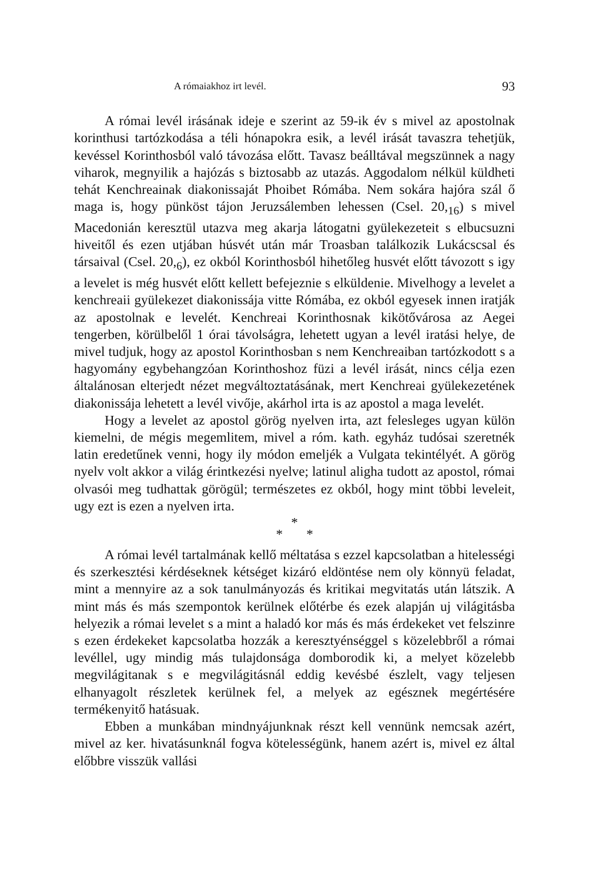A rómaiakhoz irt levél. 93
A római levél irásának ideje e szerint az 59-ik év s mivel az apostolnak korinthusi tartózkodása a téli hónapokra esik, a levél irását tavaszra tehetjük, kevéssel Korinthosból való távozása előtt. Tavasz beálltával megszünnek a nagy viharok, megnyilik a hajózás s biztosabb az utazás. Aggodalom nélkül küldheti tehát Kenchreainak diakonissaját Phoibet Rómába. Nem sokára hajóra szál ő maga is, hogy pünköst tájon Jeruzsálemben lehessen (Csel. 20,<sub>16</sub>) s mivel Macedonián keresztül utazva meg akarja látogatni gyülekezeteit s elbucsuzni hiveitől és ezen utjában húsvét után már Troasban találkozik Lukácscsal és társaival (Csel. 20,<sub>6</sub>), ez okból Korinthosból hihetőleg husvét előtt távozott s igy a levelet is még husvét előtt kellett befejeznie s elküldenie. Mivelhogy a levelet a kenchreaii gyülekezet diakonissája vitte Rómába, ez okból egyesek innen iratják az apostolnak e levelét. Kenchreai Korinthosnak kikötővárosa az Aegei tengerben, körülbelől 1 órai távolságra, lehetett ugyan a levél iratási helye, de mivel tudjuk, hogy az apostol Korinthosban s nem Kenchreaiban tartózkodott s a hagyomány egybehangzóan Korinthoshoz füzi a levél irását, nincs célja ezen általánosan elterjedt nézet megváltoztatásának, mert Kenchreai gyülekezetének diakonissája lehetett a levél vivője, akárhol irta is az apostol a maga levelét.
Hogy a levelet az apostol görög nyelven irta, azt felesleges ugyan külön kiemelni, de mégis megemlitem, mivel a róm. kath. egyház tudósai szeretnék latin eredetűnek venni, hogy ily módon emeljék a Vulgata tekintélyét. A görög nyelv volt akkor a világ érintkezési nyelve; latinul aligha tudott az apostol, római olvasói meg tudhattak görögül; természetes ez okból, hogy mint többi leveleit, ugy ezt is ezen a nyelven irta.
*
* *
A római levél tartalmának kellő méltatása s ezzel kapcsolatban a hitelességi és szerkesztési kérdéseknek kétséget kizáró eldöntése nem oly könnyü feladat, mint a mennyire az a sok tanulmányozás és kritikai megvitatás után látszik. A mint más és más szempontok kerülnek előtérbe és ezek alapján uj világitásba helyezik a római levelet s a mint a haladó kor más és más érdekeket vet felszinre s ezen érdekeket kapcsolatba hozzák a keresztyénséggel s közelebbről a római levéllel, ugy mindig más tulajdonsága domborodik ki, a melyet közelebb megvilágitanak s e megvilágitásnál eddig kevésbé észlelt, vagy teljesen elhanyagolt részletek kerülnek fel, a melyek az egésznek megértésére termékenyitő hatásuak.
Ebben a munkában mindnyájunknak részt kell vennünk nemcsak azért, mivel az ker. hivatásunknál fogva kötelességünk, hanem azért is, mivel ez által előbbre visszük vallási